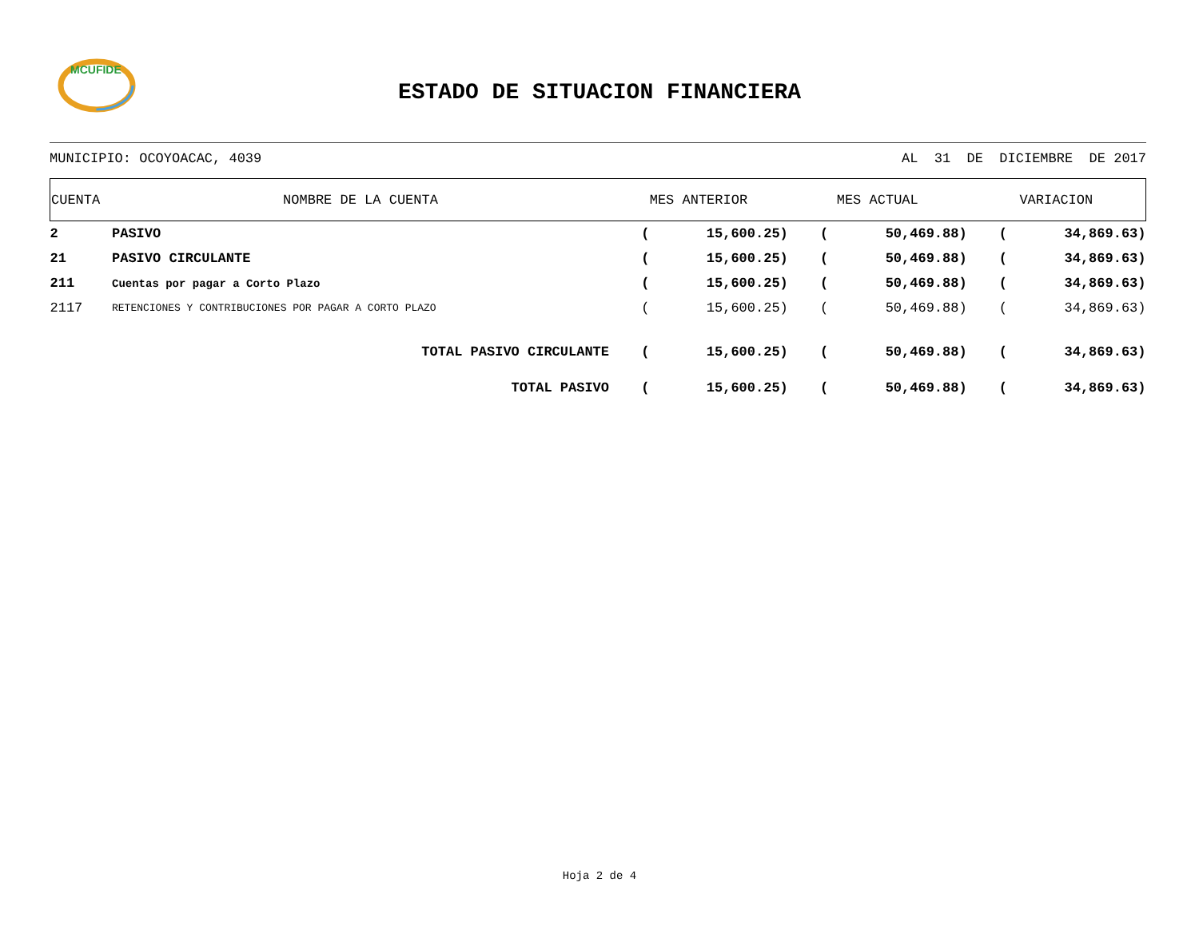MCUFIDE
ESTADO DE SITUACION FINANCIERA
MUNICIPIO: OCOYOACAC, 4039 AL 31 DE DICIEMBRE DE 2017
| CUENTA | NOMBRE DE LA CUENTA | MES ANTERIOR | MES ACTUAL | VARIACION |
| --- | --- | --- | --- | --- |
| 2 | PASIVO | ( 15,600.25) | ( 50,469.88) | ( 34,869.63) |
| 21 | PASIVO CIRCULANTE | ( 15,600.25) | ( 50,469.88) | ( 34,869.63) |
| 211 | Cuentas por pagar a Corto Plazo | ( 15,600.25) | ( 50,469.88) | ( 34,869.63) |
| 2117 | RETENCIONES Y CONTRIBUCIONES POR PAGAR A CORTO PLAZO | ( 15,600.25) | ( 50,469.88) | ( 34,869.63) |
| TOTAL PASIVO CIRCULANTE | | ( 15,600.25) | ( 50,469.88) | ( 34,869.63) |
| TOTAL PASIVO | | ( 15,600.25) | ( 50,469.88) | ( 34,869.63) |
Hoja 2 de 4